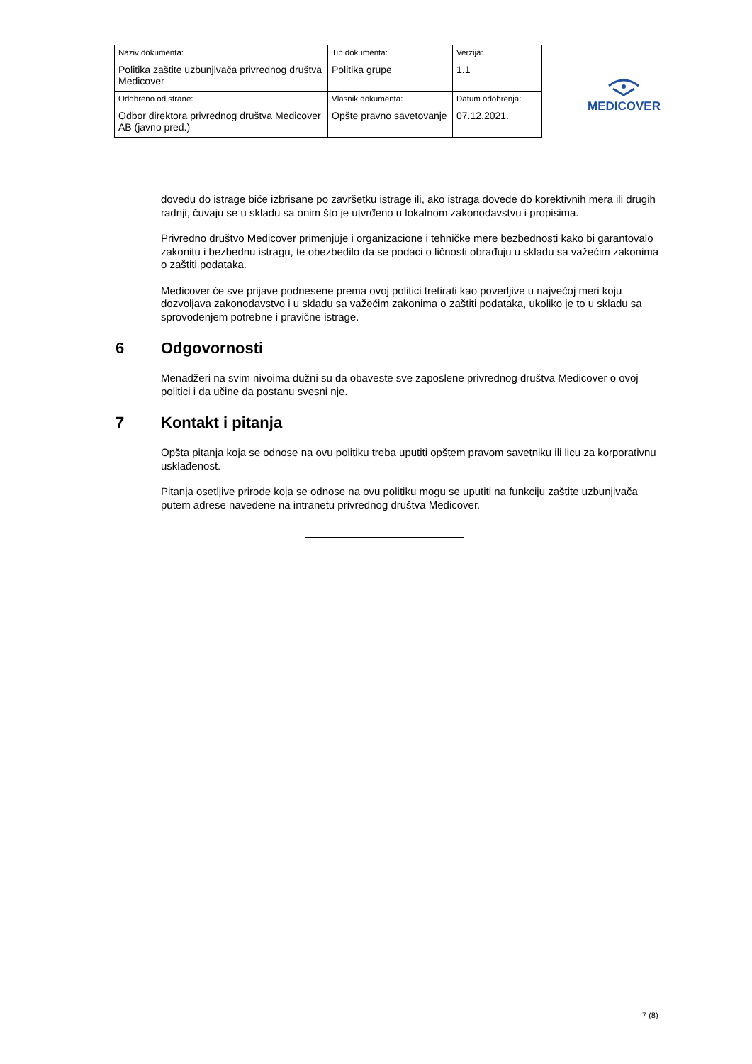| Naziv dokumenta: Politika zaštite uzbunjivača privrednog društva Medicover | Tip dokumenta: Politika grupe | Verzija: 1.1 |
| Odobreno od strane: Odbor direktora privrednog društva Medicover AB (javno pred.) | Vlasnik dokumenta: Opšte pravno savetovanje | Datum odobrenja: 07.12.2021. |
MEDICOVER
dovedu do istrage biće izbrisane po završetku istrage ili, ako istraga dovede do korektivnih mera ili drugih radnji, čuvaju se u skladu sa onim što je utvrđeno u lokalnom zakonodavstvu i propisima.
Privredno društvo Medicover primenjuje i organizacione i tehničke mere bezbednosti kako bi garantovalo zakonitu i bezbednu istragu, te obezbedilo da se podaci o ličnosti obrađuju u skladu sa važećim zakonima o zaštiti podataka.
Medicover će sve prijave podnesene prema ovoj politici tretirati kao poverljive u najvećoj meri koju dozvoljava zakonodavstvo i u skladu sa važećim zakonima o zaštiti podataka, ukoliko je to u skladu sa sprovođenjem potrebne i pravične istrage.
6 Odgovornosti
Menadžeri na svim nivoima dužni su da obaveste sve zaposlene privrednog društva Medicover o ovoj politici i da učine da postanu svesni nje.
7 Kontakt i pitanja
Opšta pitanja koja se odnose na ovu politiku treba uputiti opštem pravom savetniku ili licu za korporativnu usklađenost.
Pitanja osetljive prirode koja se odnose na ovu politiku mogu se uputiti na funkciju zaštite uzbunjivača putem adrese navedene na intranetu privrednog društva Medicover.
7 (8)